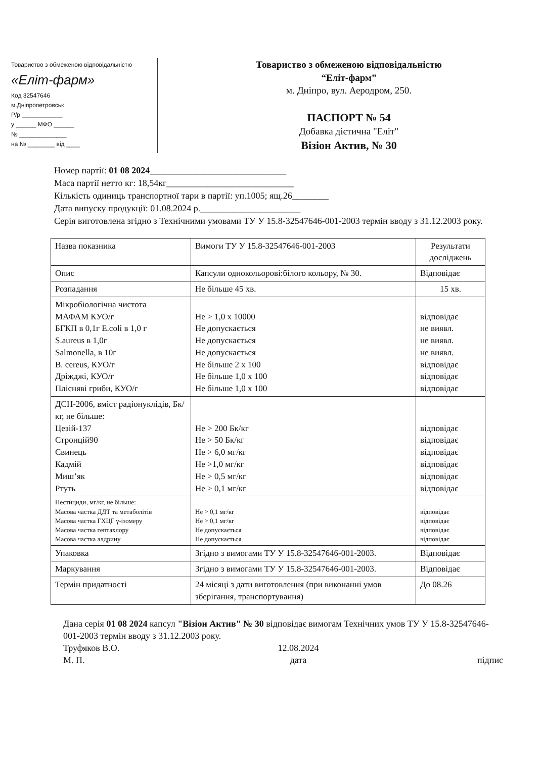Товариство з обмеженою відповідальністю
«Еліт-фарм»
Код 32547646
м.Дніпропетровськ
Р/р ____________
у ______ МФО ______
№ ______________
на № ________ від ____
Товариство з обмеженою відповідальністю
“Еліт-фарм”
м. Дніпро, вул. Аеродром, 250.
ПАСПОРТ № 54
Добавка дієтична "Еліт"
Візіон Актив, № 30
Номер партії: 01 08 2024______________________________
Маса партії нетто кг: 18,54кг____________________________
Кількість одиниць транспортної тари в партії: уп.1005; ящ.26________
Дата випуску продукції: 01.08.2024 р.______________________
Серія виготовлена згідно з Технічними умовами ТУ У 15.8-32547646-001-2003 термін вводу з 31.12.2003 року.
| Назва показника | Вимоги ТУ У 15.8-32547646-001-2003 | Результати досліджень |
| Опис | Капсули однокольорові:білого кольору, № 30. | Відповідає |
| Розпадання | Не більше 45 хв. | 15 хв. |
| Мікробіологічна чистота МАФАМ КУО/г БГКП в 0,1г E.coli в 1,0 г S.aureus в 1,0г Salmonella, в 10г B. cereus, КУО/г Дріжджі, КУО/г Плісняві гриби, КУО/г | Не > 1,0 х 10000 Не допускається Не допускається Не допускається Не більше 2 х 100 Не більше 1,0 х 100 Не більше 1,0 х 100 | відповідає не виявл. не виявл. не виявл. відповідає відповідає відповідає |
| ДСН-2006, вміст радіонуклідів, Бк/кг, не більше: Цезій-137 Стронцій90 Свинець Кадмій Миш’як Ртуть | Не > 200 Бк/кг Не > 50 Бк/кг Не > 6,0 мг/кг Не >1,0 мг/кг Не > 0,5 мг/кг Не > 0,1 мг/кг | відповідає відповідає відповідає відповідає відповідає відповідає |
| Пестициди, мг/кг, не більше: Масова частка ДДТ та метаболітів Масова частка ГХЦГ γ-ізомеру Масова частка гептахлору Масова частка алдрину | Не > 0,1 мг/кг Не > 0,1 мг/кг Не допускається Не допускається | відповідає відповідає відповідає відповідає |
| Упаковка | Згідно з вимогами ТУ У 15.8-32547646-001-2003. | Відповідає |
| Маркування | Згідно з вимогами ТУ У 15.8-32547646-001-2003. | Відповідає |
| Термін придатності | 24 місяці з дати виготовлення (при виконанні умов зберігання, транспортування) | До 08.26 |
Дана серія 01 08 2024 капсул "Візіон Актив" № 30 відповідає вимогам Технічних умов ТУ У 15.8-32547646-001-2003 термін вводу з 31.12.2003 року.
Труфяков В.О.
М. П. 12.08.2024
дата
підпис